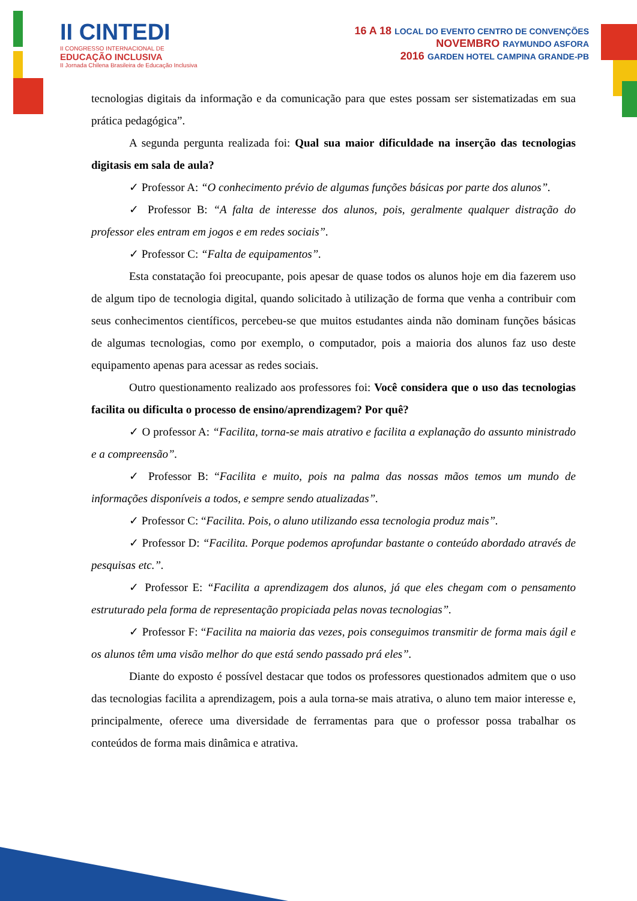II CINTEDI
II CONGRESSO INTERNACIONAL DE
EDUCAÇÃO INCLUSIVA
II Jornada Chilena Brasileira de Educação Inclusiva
16 A 18 LOCAL DO EVENTO CENTRO DE CONVENÇÕES
NOVEMBRO RAYMUNDO ASFORA
2016 GARDEN HOTEL CAMPINA GRANDE-PB
tecnologias digitais da informação e da comunicação para que estes possam ser sistematizadas em sua prática pedagógica”.
A segunda pergunta realizada foi: Qual sua maior dificuldade na inserção das tecnologias digitasis em sala de aula?
✓ Professor A: “O conhecimento prévio de algumas funções básicas por parte dos alunos”.
✓ Professor B: “A falta de interesse dos alunos, pois, geralmente qualquer distração do professor eles entram em jogos e em redes sociais”.
✓ Professor C: “Falta de equipamentos”.
Esta constatação foi preocupante, pois apesar de quase todos os alunos hoje em dia fazerem uso de algum tipo de tecnologia digital, quando solicitado à utilização de forma que venha a contribuir com seus conhecimentos científicos, percebeu-se que muitos estudantes ainda não dominam funções básicas de algumas tecnologias, como por exemplo, o computador, pois a maioria dos alunos faz uso deste equipamento apenas para acessar as redes sociais.
Outro questionamento realizado aos professores foi: Você considera que o uso das tecnologias facilita ou dificulta o processo de ensino/aprendizagem? Por quê?
✓ O professor A: “Facilita, torna-se mais atrativo e facilita a explanação do assunto ministrado e a compreensão”.
✓ Professor B: “Facilita e muito, pois na palma das nossas mãos temos um mundo de informações disponíveis a todos, e sempre sendo atualizadas”.
✓ Professor C: “Facilita. Pois, o aluno utilizando essa tecnologia produz mais”.
✓ Professor D: “Facilita. Porque podemos aprofundar bastante o conteúdo abordado através de pesquisas etc.”.
✓ Professor E: “Facilita a aprendizagem dos alunos, já que eles chegam com o pensamento estruturado pela forma de representação propiciada pelas novas tecnologias”.
✓ Professor F: “Facilita na maioria das vezes, pois conseguimos transmitir de forma mais ágil e os alunos têm uma visão melhor do que está sendo passado prá eles”.
Diante do exposto é possível destacar que todos os professores questionados admitem que o uso das tecnologias facilita a aprendizagem, pois a aula torna-se mais atrativa, o aluno tem maior interesse e, principalmente, oferece uma diversidade de ferramentas para que o professor possa trabalhar os conteúdos de forma mais dinâmica e atrativa.